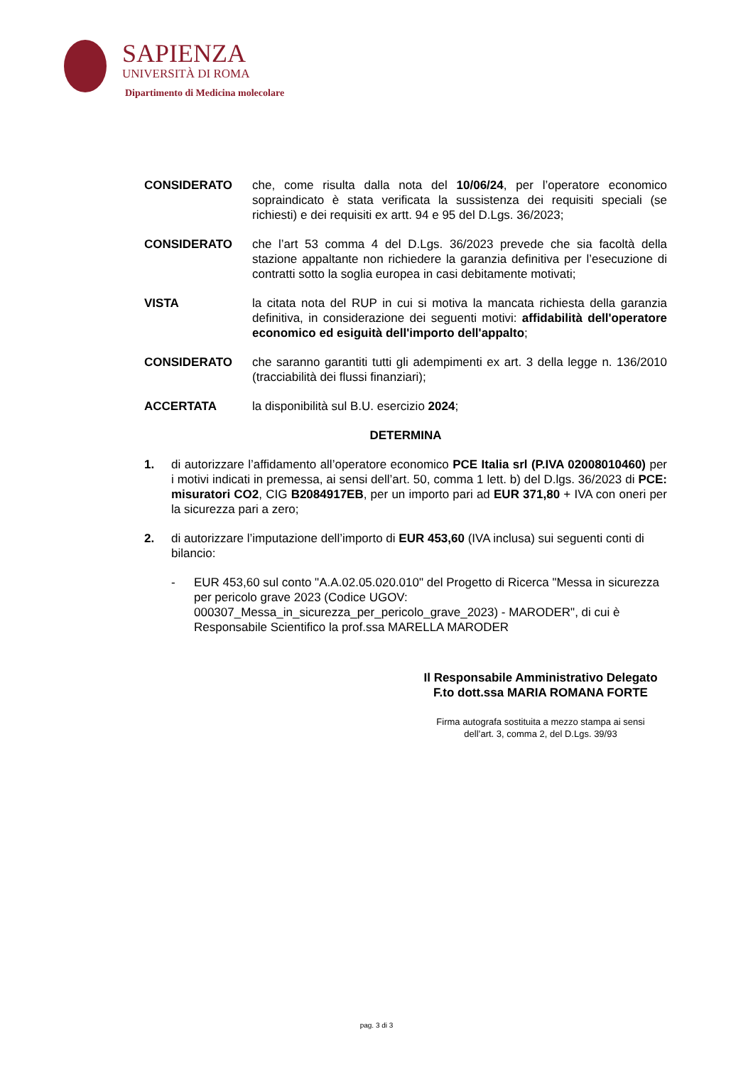SAPIENZA
UNIVERSITÀ DI ROMA
Dipartimento di Medicina molecolare
CONSIDERATO che, come risulta dalla nota del 10/06/24, per l’operatore economico sopraindicato è stata verificata la sussistenza dei requisiti speciali (se richiesti) e dei requisiti ex artt. 94 e 95 del D.Lgs. 36/2023;
CONSIDERATO che l’art 53 comma 4 del D.Lgs. 36/2023 prevede che sia facoltà della stazione appaltante non richiedere la garanzia definitiva per l’esecuzione di contratti sotto la soglia europea in casi debitamente motivati;
VISTA la citata nota del RUP in cui si motiva la mancata richiesta della garanzia definitiva, in considerazione dei seguenti motivi: affidabilità dell'operatore economico ed esiguità dell'importo dell'appalto;
CONSIDERATO che saranno garantiti tutti gli adempimenti ex art. 3 della legge n. 136/2010 (tracciabilità dei flussi finanziari);
ACCERTATA la disponibilità sul B.U. esercizio 2024;
DETERMINA
1. di autorizzare l’affidamento all’operatore economico PCE Italia srl (P.IVA 02008010460) per i motivi indicati in premessa, ai sensi dell’art. 50, comma 1 lett. b) del D.lgs. 36/2023 di PCE: misuratori CO2, CIG B2084917EB, per un importo pari ad EUR 371,80 + IVA con oneri per la sicurezza pari a zero;
2. di autorizzare l’imputazione dell’importo di EUR 453,60 (IVA inclusa) sui seguenti conti di bilancio:
- EUR 453,60 sul conto "A.A.02.05.020.010" del Progetto di Ricerca "Messa in sicurezza per pericolo grave 2023 (Codice UGOV: 000307_Messa_in_sicurezza_per_pericolo_grave_2023) - MARODER", di cui è Responsabile Scientifico la prof.ssa MARELLA MARODER
Il Responsabile Amministrativo Delegato
F.to dott.ssa MARIA ROMANA FORTE
Firma autografa sostituita a mezzo stampa ai sensi
dell’art. 3, comma 2, del D.Lgs. 39/93
pag. 3 di 3